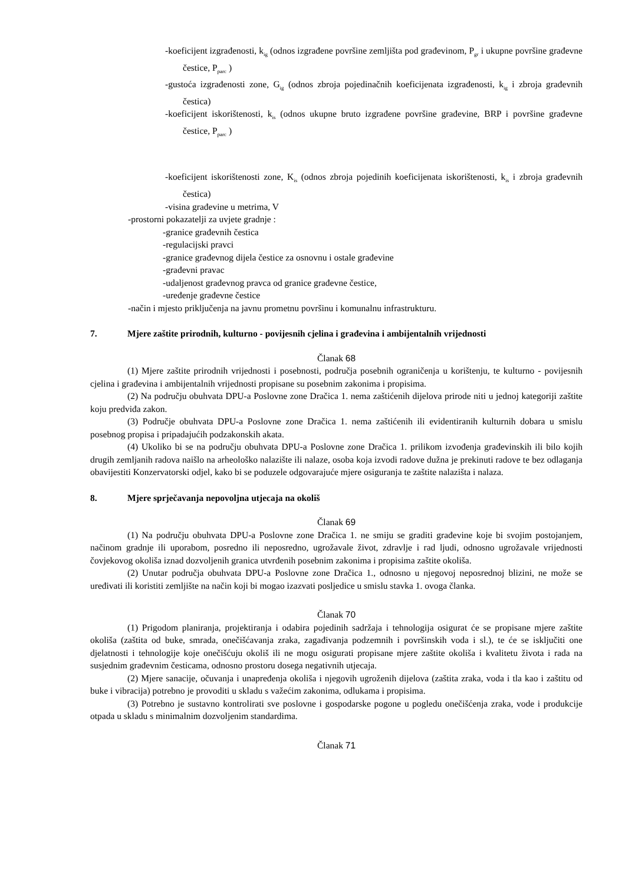-koeficijent izgrađenosti, k<sub>ig</sub> (odnos izgrađene površine zemljišta pod građevinom, P<sub>gr</sub> i ukupne površine građevne čestice, P<sub>parc</sub> )
-gustoća izgrađenosti zone, G<sub>ig</sub> (odnos zbroja pojedinačnih koeficijenata izgrađenosti, k<sub>ig</sub> i zbroja građevnih čestica)
-koeficijent iskorištenosti, k<sub>is</sub> (odnos ukupne bruto izgrađene površine građevine, BRP i površine građevne čestice, P<sub>parc</sub> )
-koeficijent iskorištenosti zone, K<sub>is</sub> (odnos zbroja pojedinih koeficijenata iskorištenosti, k<sub>is</sub> i zbroja građevnih čestica)
-visina građevine u metrima, V
-prostorni pokazatelji za uvjete gradnje :
-granice građevnih čestica
-regulacijski pravci
-granice građevnog dijela čestice za osnovnu i ostale građevine
-građevni pravac
-udaljenost građevnog pravca od granice građevne čestice,
-uređenje građevne čestice
-način i mjesto priključenja na javnu prometnu površinu i komunalnu infrastrukturu.
7. Mjere zaštite prirodnih, kulturno - povijesnih cjelina i građevina i ambijentalnih vrijednosti
Članak 68
(1) Mjere zaštite prirodnih vrijednosti i posebnosti, područja posebnih ograničenja u korištenju, te kulturno - povijesnih cjelina i građevina i ambijentalnih vrijednosti propisane su posebnim zakonima i propisima.
(2) Na području obuhvata DPU-a Poslovne zone Dračica 1. nema zaštićenih dijelova prirode niti u jednoj kategoriji zaštite koju predviđa zakon.
(3) Područje obuhvata DPU-a Poslovne zone Dračica 1. nema zaštićenih ili evidentiranih kulturnih dobara u smislu posebnog propisa i pripadajućih podzakonskih akata.
(4) Ukoliko bi se na području obuhvata DPU-a Poslovne zone Dračica 1. prilikom izvođenja građevinskih ili bilo kojih drugih zemljanih radova naišlo na arheološko nalazište ili nalaze, osoba koja izvodi radove dužna je prekinuti radove te bez odlaganja obavijestiti Konzervatorski odjel, kako bi se poduzele odgovarajuće mjere osiguranja te zaštite nalazišta i nalaza.
8. Mjere sprječavanja nepovoljna utjecaja na okoliš
Članak 69
(1) Na području obuhvata DPU-a Poslovne zone Dračica 1. ne smiju se graditi građevine koje bi svojim postojanjem, načinom gradnje ili uporabom, posredno ili neposredno, ugrožavale život, zdravlje i rad ljudi, odnosno ugrožavale vrijednosti čovjekovog okoliša iznad dozvoljenih granica utvrđenih posebnim zakonima i propisima zaštite okoliša.
(2) Unutar područja obuhvata DPU-a Poslovne zone Dračica 1., odnosno u njegovoj neposrednoj blizini, ne može se uređivati ili koristiti zemljište na način koji bi mogao izazvati posljedice u smislu stavka 1. ovoga članka.
Članak 70
(1) Prigodom planiranja, projektiranja i odabira pojedinih sadržaja i tehnologija osigurat će se propisane mjere zaštite okoliša (zaštita od buke, smrada, onečišćavanja zraka, zagađivanja podzemnih i površinskih voda i sl.), te će se isključiti one djelatnosti i tehnologije koje onečišćuju okoliš ili ne mogu osigurati propisane mjere zaštite okoliša i kvalitetu života i rada na susjednim građevnim česticama, odnosno prostoru dosega negativnih utjecaja.
(2) Mjere sanacije, očuvanja i unapređenja okoliša i njegovih ugroženih dijelova (zaštita zraka, voda i tla kao i zaštitu od buke i vibracija) potrebno je provoditi u skladu s važećim zakonima, odlukama i propisima.
(3) Potrebno je sustavno kontrolirati sve poslovne i gospodarske pogone u pogledu onečišćenja zraka, vode i produkcije otpada u skladu s minimalnim dozvoljenim standardima.
Članak 71